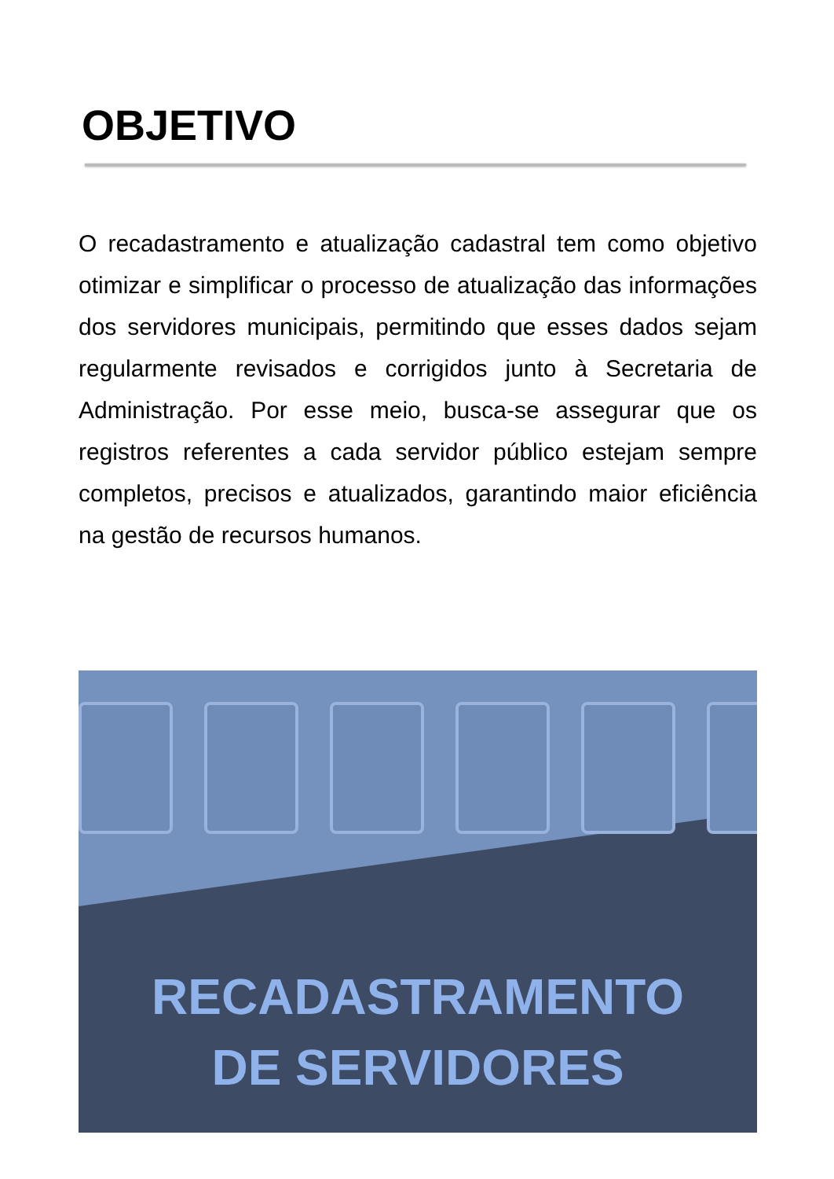OBJETIVO
O recadastramento e atualização cadastral tem como objetivo otimizar e simplificar o processo de atualização das informações dos servidores municipais, permitindo que esses dados sejam regularmente revisados e corrigidos junto à Secretaria de Administração. Por esse meio, busca-se assegurar que os registros referentes a cada servidor público estejam sempre completos, precisos e atualizados, garantindo maior eficiência na gestão de recursos humanos.
RECADASTRAMENTO
DE SERVIDORES